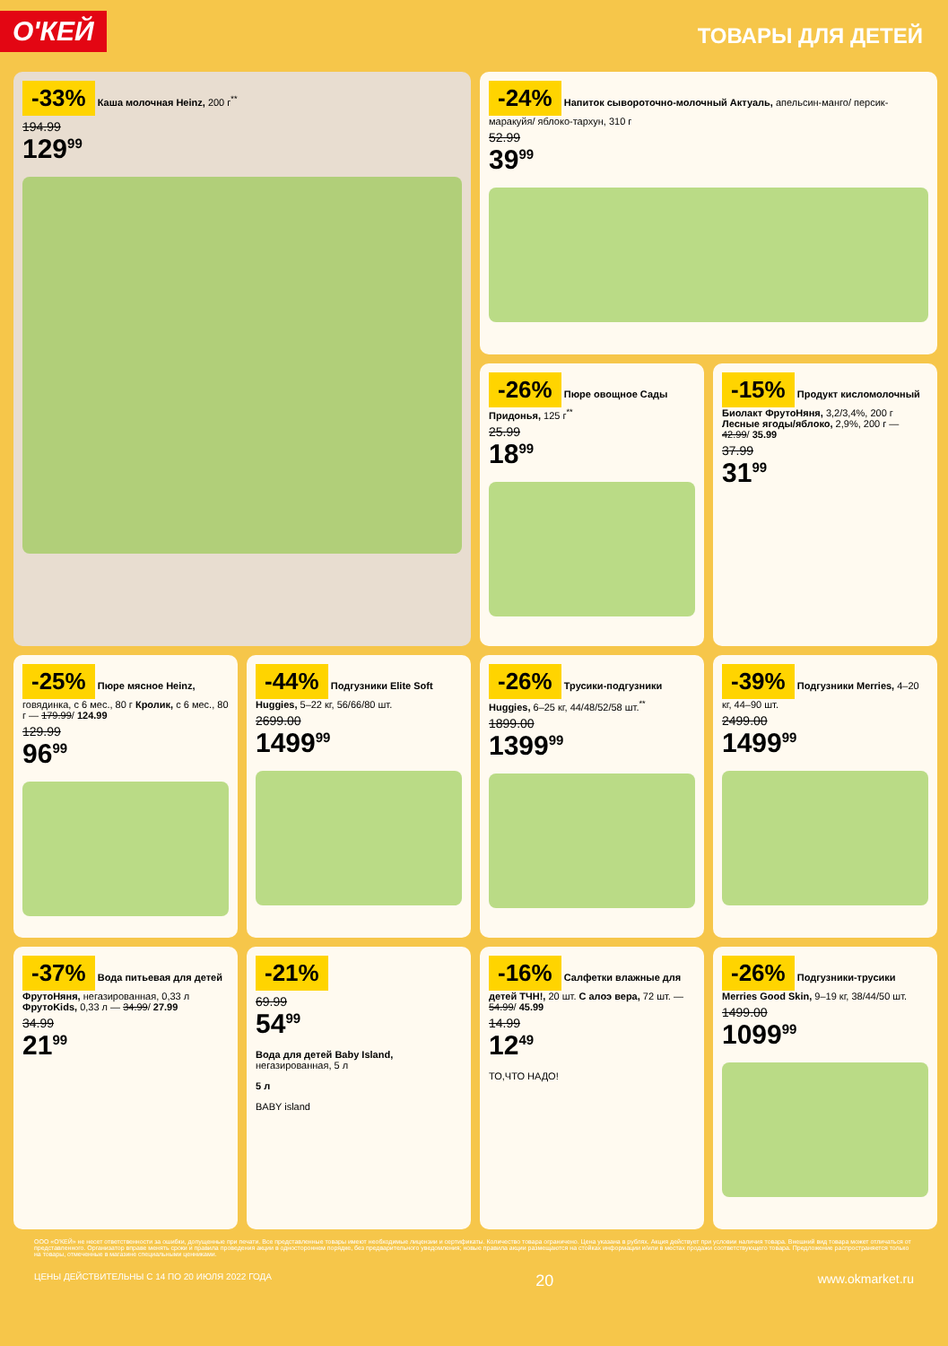О'КЕЙ
ТОВАРЫ ДЛЯ ДЕТЕЙ
-33% Каша молочная Heinz, 200 г<sup>**</sup>
194.99
129<sup>99</sup>
-24% Напиток сывороточно-молочный Актуаль, апельсин-манго/ персик-маракуйя/ яблоко-тархун, 310 г
52.99
39<sup>99</sup>
-26% Пюре овощное Сады Придонья, 125 г<sup>**</sup>
25.99
18<sup>99</sup>
-15% Продукт кисломолочный Биолакт ФрутоНяня, 3,2/3,4%, 200 г Лесные ягоды/яблоко, 2,9%, 200 г — 42.99/ 35.99
37.99
31<sup>99</sup>
-25% Пюре мясное Heinz, говядинка, с 6 мес., 80 г Кролик, с 6 мес., 80 г — 179.99/ 124.99
129.99
96<sup>99</sup>
-44% Подгузники Elite Soft Huggies, 5–22 кг, 56/66/80 шт.
2699.00
1499<sup>99</sup>
-26% Трусики-подгузники Huggies, 6–25 кг, 44/48/52/58 шт.<sup>**</sup>
1899.00
1399<sup>99</sup>
-39% Подгузники Merries, 4–20 кг, 44–90 шт.
2499.00
1499<sup>99</sup>
-37% Вода питьевая для детей ФрутоНяня, негазированная, 0,33 л ФрутоKids, 0,33 л — 34.99/ 27.99
34.99
21<sup>99</sup>
-21%
69.99
54<sup>99</sup>
Вода для детей Baby Island, негазированная, 5 л
5 л
BABY island
-16% Салфетки влажные для детей ТЧН!, 20 шт. С алоэ вера, 72 шт. — 54.99/ 45.99
14.99
12<sup>49</sup>
ТО,ЧТО НАДО!
-26% Подгузники-трусики Merries Good Skin, 9–19 кг, 38/44/50 шт.
1499.00
1099<sup>99</sup>
ООО «О'КЕЙ» не несет ответственности за ошибки, допущенные при печати. Все представленные товары имеют необходимые лицензии и сертификаты. Количество товара ограничено. Цена указана в рублях. Акция действует при условии наличия товара. Внешний вид товара может отличаться от представленного. Организатор вправе менять сроки и правила проведения акции в одностороннем порядке, без предварительного уведомления; новые правила акции размещаются на стойках информации и/или в местах продажи соответствующего товара. Предложение распространяется только на товары, отмеченные в магазине специальными ценниками.
ЦЕНЫ ДЕЙСТВИТЕЛЬНЫ С 14 ПО 20 ИЮЛЯ 2022 ГОДА 20 www.okmarket.ru